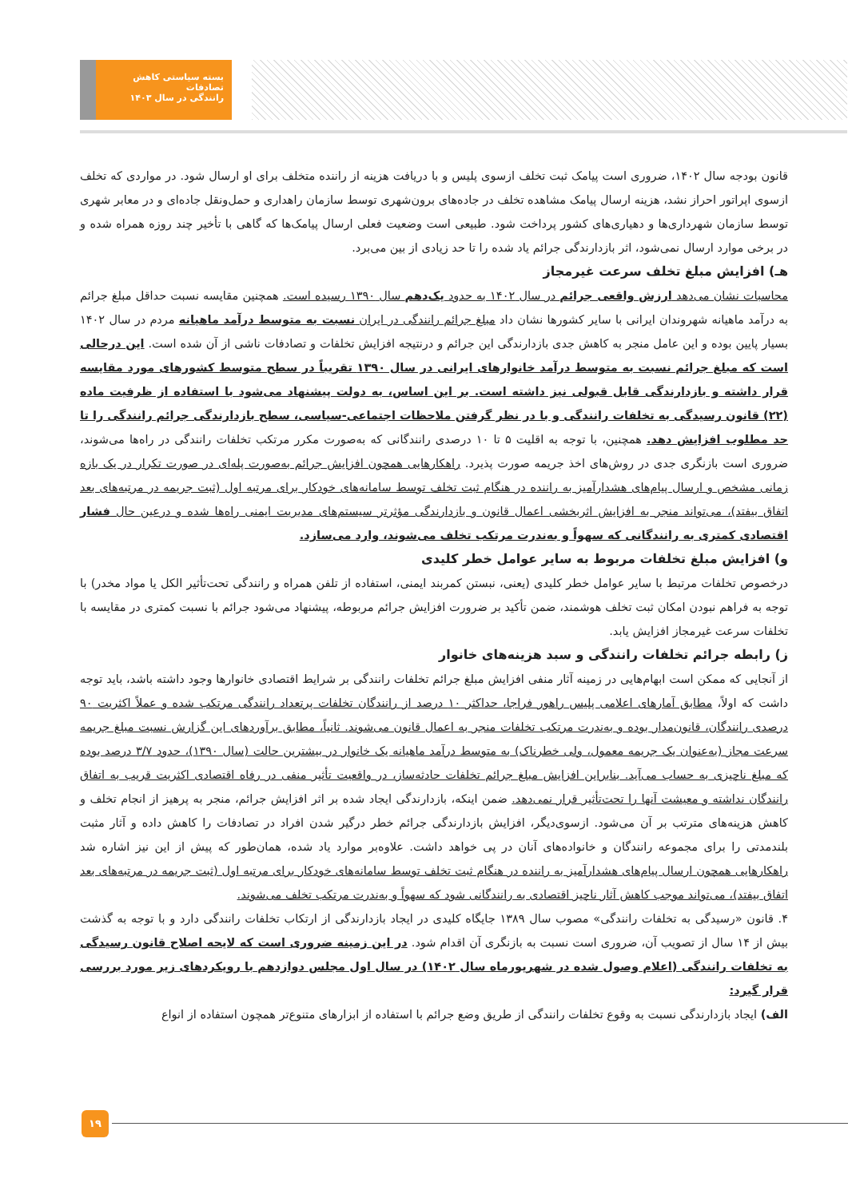بسته سیاستی کاهش تصادفات
رانندگی در سال ۱۴۰۳
قانون بودجه سال ۱۴۰۲، ضروری است پیامک ثبت تخلف ازسوی پلیس و با دریافت هزینه از راننده متخلف برای او ارسال شود. در مواردی که تخلف ازسوی اپراتور احراز نشد، هزینه ارسال پیامک مشاهده تخلف در جاده‌های برون‌شهری توسط سازمان راهداری و حمل‌ونقل جاده‌ای و در معابر شهری توسط سازمان شهرداری‌ها و دهیاری‌های کشور پرداخت شود. طبیعی است وضعیت فعلی ارسال پیامک‌ها که گاهی با تأخیر چند روزه همراه شده و در برخی موارد ارسال نمی‌شود، اثر بازدارندگی جرائم یاد شده را تا حد زیادی از بین می‌برد.
هـ) افزایش مبلغ تخلف سرعت غیرمجاز
محاسبات نشان می‌دهد ارزش واقعی جرائم در سال ۱۴۰۲ به حدود یک‌دهم سال ۱۳۹۰ رسیده است. همچنین مقایسه نسبت حداقل مبلغ جرائم به درآمد ماهیانه شهروندان ایرانی با سایر کشورها نشان داد مبلغ جرائم رانندگی در ایران نسبت به متوسط درآمد ماهیانه مردم در سال ۱۴۰۲ بسیار پایین بوده و این عامل منجر به کاهش جدی بازدارندگی این جرائم و درنتیجه افزایش تخلفات و تصادفات ناشی از آن شده است. این درحالی است که مبلغ جرائم نسبت به متوسط درآمد خانوارهای ایرانی در سال ۱۳۹۰ تقریباً در سطح متوسط کشورهای مورد مقایسه قرار داشته و بازدارندگی قابل قبولی نیز داشته است. بر این اساس، به دولت پیشنهاد می‌شود با استفاده از ظرفیت ماده (۲۲) قانون رسیدگی به تخلفات رانندگی و با در نظر گرفتن ملاحظات اجتماعی-سیاسی، سطح بازدارندگی جرائم رانندگی را تا حد مطلوب افزایش دهد. همچنین، با توجه به اقلیت ۵ تا ۱۰ درصدی رانندگانی که به‌صورت مکرر مرتکب تخلفات رانندگی در راه‌ها می‌شوند، ضروری است بازنگری جدی در روش‌های اخذ جریمه صورت پذیرد. راهکارهایی همچون افزایش جرائم به‌صورت پله‌ای در صورت تکرار در یک بازه زمانی مشخص و ارسال پیام‌های هشدارآمیز به راننده در هنگام ثبت تخلف توسط سامانه‌های خودکار برای مرتبه اول (ثبت جریمه در مرتبه‌های بعد اتفاق بیفتد)، می‌تواند منجر به افزایش اثربخشی اعمال قانون و بازدارندگی مؤثرتر سیستم‌های مدیریت ایمنی راه‌ها شده و درعین حال فشار اقتصادی کمتری به رانندگانی که سهواً و به‌ندرت مرتکب تخلف می‌شوند، وارد می‌سازد.
و) افزایش مبلغ تخلفات مربوط به سایر عوامل خطر کلیدی
درخصوص تخلفات مرتبط با سایر عوامل خطر کلیدی (یعنی، نبستن کمربند ایمنی، استفاده از تلفن همراه و رانندگی تحت‌تأثیر الکل یا مواد مخدر) با توجه به فراهم نبودن امکان ثبت تخلف هوشمند، ضمن تأکید بر ضرورت افزایش جرائم مربوطه، پیشنهاد می‌شود جرائم با نسبت کمتری در مقایسه با تخلفات سرعت غیرمجاز افزایش یابد.
ز) رابطه جرائم تخلفات رانندگی و سبد هزینه‌های خانوار
از آنجایی که ممکن است ابهام‌هایی در زمینه آثار منفی افزایش مبلغ جرائم تخلفات رانندگی بر شرایط اقتصادی خانوارها وجود داشته باشد، باید توجه داشت که اولاً، مطابق آمارهای اعلامی پلیس راهور فراجا، حداکثر ۱۰ درصد از رانندگان تخلفات پرتعداد رانندگی مرتکب شده و عملاً اکثریت ۹۰ درصدی رانندگان، قانون‌مدار بوده و به‌ندرت مرتکب تخلفات منجر به اعمال قانون می‌شوند. ثانیاً، مطابق برآوردهای این گزارش نسبت مبلغ جریمه سرعت مجاز (به‌عنوان یک جریمه معمول، ولی خطرناک) به متوسط درآمد ماهیانه یک خانوار در بیشترین حالت (سال ۱۳۹۰)، حدود ۳/۷ درصد بوده که مبلغ ناچیزی به حساب می‌آید. بنابراین افزایش مبلغ جرائم تخلفات حادثه‌ساز، در واقعیت تأثیر منفی در رفاه اقتصادی اکثریت قریب به اتفاق رانندگان نداشته و معیشت آنها را تحت‌تأثیر قرار نمی‌دهد. ضمن اینکه، بازدارندگی ایجاد شده بر اثر افزایش جرائم، منجر به پرهیز از انجام تخلف و کاهش هزینه‌های مترتب بر آن می‌شود. ازسوی‌دیگر، افزایش بازدارندگی جرائم خطر درگیر شدن افراد در تصادفات را کاهش داده و آثار مثبت بلندمدتی را برای مجموعه رانندگان و خانواده‌های آنان در پی خواهد داشت. علاوه‌بر موارد یاد شده، همان‌طور که پیش از این نیز اشاره شد راهکارهایی همچون ارسال پیام‌های هشدارآمیز به راننده در هنگام ثبت تخلف توسط سامانه‌های خودکار برای مرتبه اول (ثبت جریمه در مرتبه‌های بعد اتفاق بیفتد)، می‌تواند موجب کاهش آثار ناچیز اقتصادی به رانندگانی شود که سهواً و به‌ندرت مرتکب تخلف می‌شوند.
۴. قانون «رسیدگی به تخلفات رانندگی» مصوب سال ۱۳۸۹ جایگاه کلیدی در ایجاد بازدارندگی از ارتکاب تخلفات رانندگی دارد و با توجه به گذشت بیش از ۱۴ سال از تصویب آن، ضروری است نسبت به بازنگری آن اقدام شود. در این زمینه ضروری است که لایحه اصلاح قانون رسیدگی به تخلفات رانندگی (اعلام وصول شده در شهریورماه سال ۱۴۰۲) در سال اول مجلس دوازدهم با رویکردهای زیر مورد بررسی قرار گیرد:
الف) ایجاد بازدارندگی نسبت به وقوع تخلفات رانندگی از طریق وضع جرائم با استفاده از ابزارهای متنوع‌تر همچون استفاده از انواع
۱۹